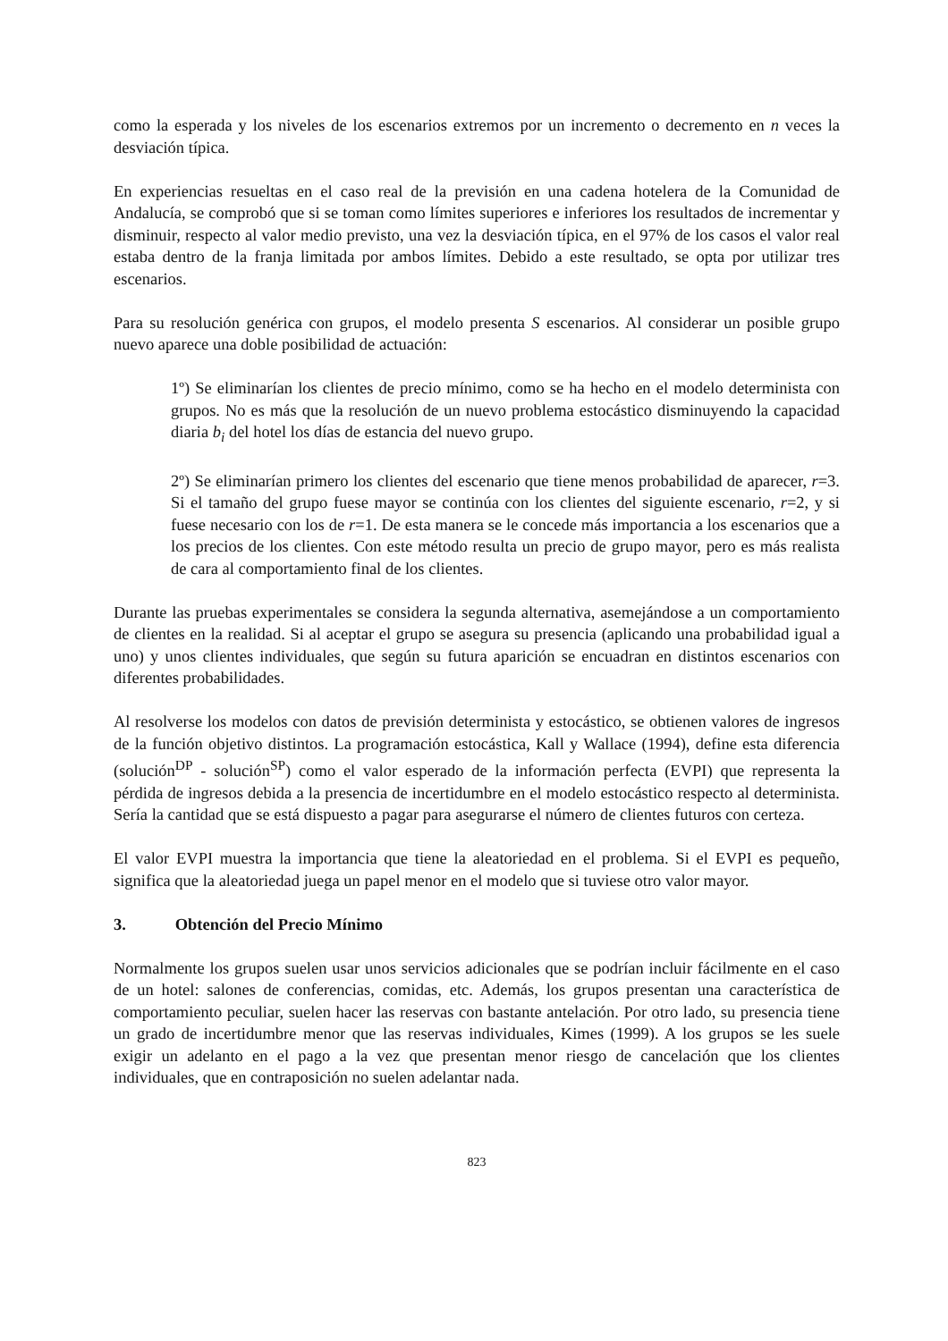como la esperada y los niveles de los escenarios extremos por un incremento o decremento en n veces la desviación típica.
En experiencias resueltas en el caso real de la previsión en una cadena hotelera de la Comunidad de Andalucía, se comprobó que si se toman como límites superiores e inferiores los resultados de incrementar y disminuir, respecto al valor medio previsto, una vez la desviación típica, en el 97% de los casos el valor real estaba dentro de la franja limitada por ambos límites. Debido a este resultado, se opta por utilizar tres escenarios.
Para su resolución genérica con grupos, el modelo presenta S escenarios. Al considerar un posible grupo nuevo aparece una doble posibilidad de actuación:
1º) Se eliminarían los clientes de precio mínimo, como se ha hecho en el modelo determinista con grupos. No es más que la resolución de un nuevo problema estocástico disminuyendo la capacidad diaria b<sub>i</sub> del hotel los días de estancia del nuevo grupo.
2º) Se eliminarían primero los clientes del escenario que tiene menos probabilidad de aparecer, r=3. Si el tamaño del grupo fuese mayor se continúa con los clientes del siguiente escenario, r=2, y si fuese necesario con los de r=1. De esta manera se le concede más importancia a los escenarios que a los precios de los clientes. Con este método resulta un precio de grupo mayor, pero es más realista de cara al comportamiento final de los clientes.
Durante las pruebas experimentales se considera la segunda alternativa, asemejándose a un comportamiento de clientes en la realidad. Si al aceptar el grupo se asegura su presencia (aplicando una probabilidad igual a uno) y unos clientes individuales, que según su futura aparición se encuadran en distintos escenarios con diferentes probabilidades.
Al resolverse los modelos con datos de previsión determinista y estocástico, se obtienen valores de ingresos de la función objetivo distintos. La programación estocástica, Kall y Wallace (1994), define esta diferencia (solución<sup>DP</sup> - solución<sup>SP</sup>) como el valor esperado de la información perfecta (EVPI) que representa la pérdida de ingresos debida a la presencia de incertidumbre en el modelo estocástico respecto al determinista. Sería la cantidad que se está dispuesto a pagar para asegurarse el número de clientes futuros con certeza.
El valor EVPI muestra la importancia que tiene la aleatoriedad en el problema. Si el EVPI es pequeño, significa que la aleatoriedad juega un papel menor en el modelo que si tuviese otro valor mayor.
3. Obtención del Precio Mínimo
Normalmente los grupos suelen usar unos servicios adicionales que se podrían incluir fácilmente en el caso de un hotel: salones de conferencias, comidas, etc. Además, los grupos presentan una característica de comportamiento peculiar, suelen hacer las reservas con bastante antelación. Por otro lado, su presencia tiene un grado de incertidumbre menor que las reservas individuales, Kimes (1999). A los grupos se les suele exigir un adelanto en el pago a la vez que presentan menor riesgo de cancelación que los clientes individuales, que en contraposición no suelen adelantar nada.
823